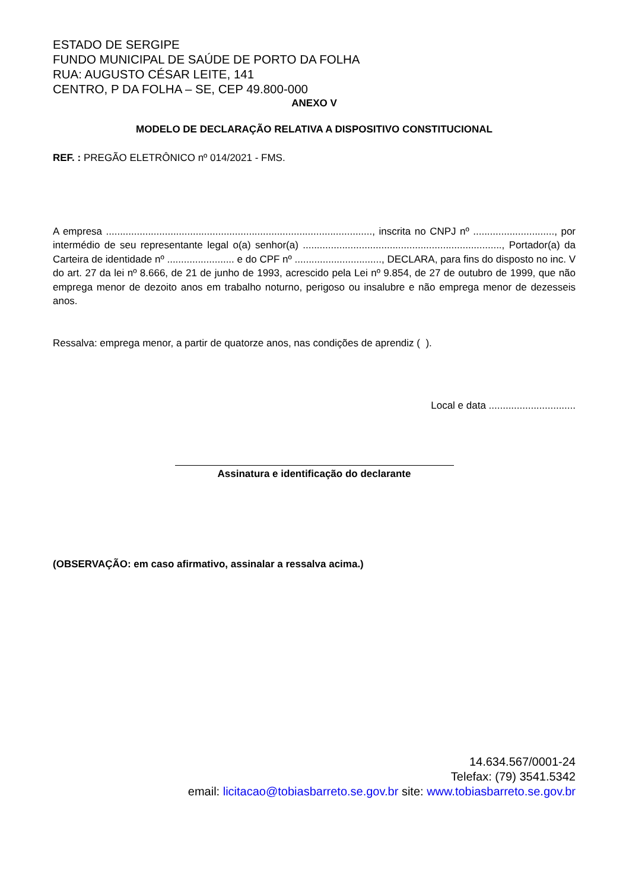ESTADO DE SERGIPE
FUNDO MUNICIPAL DE SAÚDE DE PORTO DA FOLHA
RUA: AUGUSTO CÉSAR LEITE, 141
CENTRO, P DA FOLHA – SE, CEP 49.800-000
ANEXO V
MODELO DE DECLARAÇÃO RELATIVA A DISPOSITIVO CONSTITUCIONAL
REF. : PREGÃO ELETRÔNICO nº 014/2021 - FMS.
A empresa ..............................................................................................., inscrita no CNPJ nº ............................., por intermédio de seu representante legal o(a) senhor(a) ......................................................................., Portador(a) da Carteira de identidade nº ........................ e do CPF nº ..............................., DECLARA, para fins do disposto no inc. V do art. 27 da lei nº 8.666, de 21 de junho de 1993, acrescido pela Lei nº 9.854, de 27 de outubro de 1999, que não emprega menor de dezoito anos em trabalho noturno, perigoso ou insalubre e não emprega menor de dezesseis anos.
Ressalva: emprega menor, a partir de quatorze anos, nas condições de aprendiz ( ).
Local e data ...............................
Assinatura e identificação do declarante
(OBSERVAÇÃO: em caso afirmativo, assinalar a ressalva acima.)
14.634.567/0001-24
Telefax: (79) 3541.5342
email: licitacao@tobiasbarreto.se.gov.br site: www.tobiasbarreto.se.gov.br